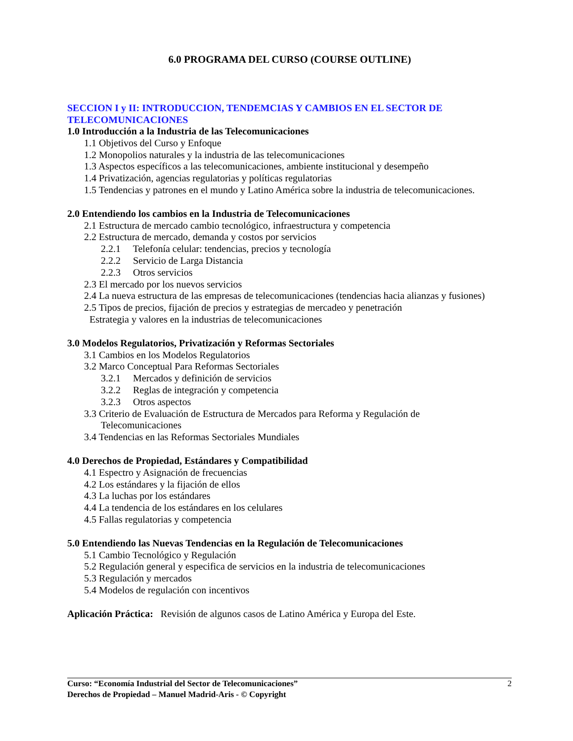6.0 PROGRAMA DEL CURSO (COURSE OUTLINE)
SECCION I y II: INTRODUCCION, TENDEMCIAS Y CAMBIOS EN EL SECTOR DE TELECOMUNICACIONES
1.0 Introducción a la Industria de las Telecomunicaciones
1.1 Objetivos del Curso y Enfoque
1.2 Monopolios naturales y la industria de las telecomunicaciones
1.3 Aspectos específicos a las telecomunicaciones, ambiente institucional y desempeño
1.4 Privatización, agencias regulatorias y políticas regulatorias
1.5 Tendencias y patrones en el mundo y Latino América sobre la industria de telecomunicaciones.
2.0 Entendiendo los cambios en la Industria de Telecomunicaciones
2.1 Estructura de mercado cambio tecnológico, infraestructura y competencia
2.2 Estructura de mercado, demanda y costos por servicios
2.2.1 Telefonía celular: tendencias, precios y tecnología
2.2.2 Servicio de Larga Distancia
2.2.3 Otros servicios
2.3 El mercado por los nuevos servicios
2.4 La nueva estructura de las empresas de telecomunicaciones (tendencias hacia alianzas y fusiones)
2.5 Tipos de precios, fijación de precios y estrategias de mercadeo y penetración
Estrategia y valores en la industrias de telecomunicaciones
3.0 Modelos Regulatorios, Privatización y Reformas Sectoriales
3.1 Cambios en los Modelos Regulatorios
3.2 Marco Conceptual Para Reformas Sectoriales
3.2.1 Mercados y definición de servicios
3.2.2 Reglas de integración y competencia
3.2.3 Otros aspectos
3.3 Criterio de Evaluación de Estructura de Mercados para Reforma y Regulación de
Telecomunicaciones
3.4 Tendencias en las Reformas Sectoriales Mundiales
4.0 Derechos de Propiedad, Estándares y Compatibilidad
4.1 Espectro y Asignación de frecuencias
4.2 Los estándares y la fijación de ellos
4.3 La luchas por los estándares
4.4 La tendencia de los estándares en los celulares
4.5 Fallas regulatorias y competencia
5.0 Entendiendo las Nuevas Tendencias en la Regulación de Telecomunicaciones
5.1 Cambio Tecnológico y Regulación
5.2 Regulación general y especifica de servicios en la industria de telecomunicaciones
5.3 Regulación y mercados
5.4 Modelos de regulación con incentivos
Aplicación Práctica: Revisión de algunos casos de Latino América y Europa del Este.
Curso: “Economía Industrial del Sector de Telecomunicaciones”
Derechos de Propiedad – Manuel Madrid-Aris - © Copyright
2